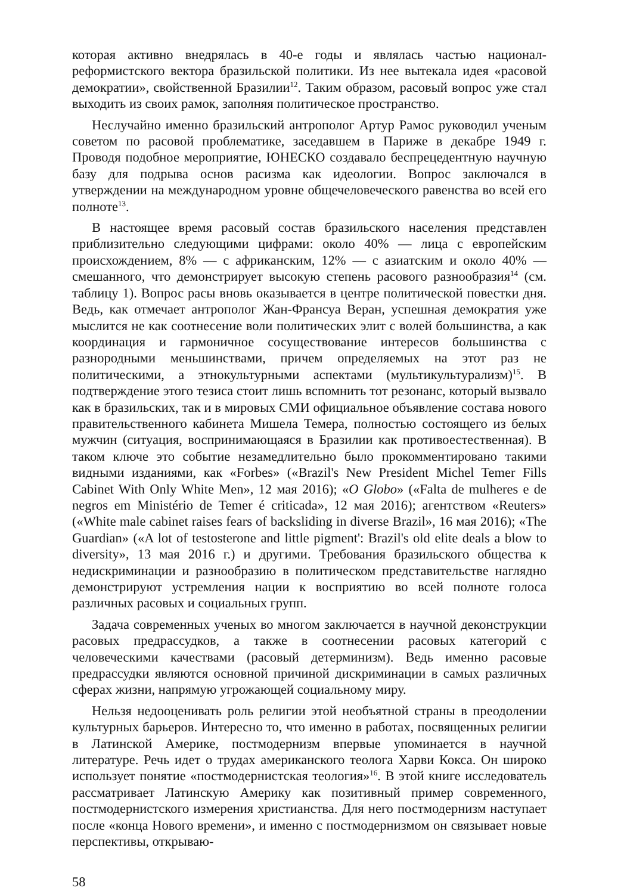которая активно внедрялась в 40-е годы и являлась частью национал-реформистского вектора бразильской политики. Из нее вытекала идея «расовой демократии», свойственной Бразилии<sup>12</sup>. Таким образом, расовый вопрос уже стал выходить из своих рамок, заполняя политическое пространство.
Неслучайно именно бразильский антрополог Артур Рамос руководил ученым советом по расовой проблематике, заседавшем в Париже в декабре 1949 г. Проводя подобное мероприятие, ЮНЕСКО создавало беспрецедентную научную базу для подрыва основ расизма как идеологии. Вопрос заключался в утверждении на международном уровне общечеловеческого равенства во всей его полноте<sup>13</sup>.
В настоящее время расовый состав бразильского населения представлен приблизительно следующими цифрами: около 40% — лица с европейским происхождением, 8% — с африканским, 12% — с азиатским и около 40% — смешанного, что демонстрирует высокую степень расового разнообразия<sup>14</sup> (см. таблицу 1). Вопрос расы вновь оказывается в центре политической повестки дня. Ведь, как отмечает антрополог Жан-Франсуа Веран, успешная демократия уже мыслится не как соотнесение воли политических элит с волей большинства, а как координация и гармоничное сосуществование интересов большинства с разнородными меньшинствами, причем определяемых на этот раз не политическими, а этнокультурными аспектами (мультикультурализм)<sup>15</sup>. В подтверждение этого тезиса стоит лишь вспомнить тот резонанс, который вызвало как в бразильских, так и в мировых СМИ официальное объявление состава нового правительственного кабинета Мишела Темера, полностью состоящего из белых мужчин (ситуация, воспринимающаяся в Бразилии как противоестественная). В таком ключе это событие незамедлительно было прокомментировано такими видными изданиями, как «Forbes» («Brazil's New President Michel Temer Fills Cabinet With Only White Men», 12 мая 2016); «O Globo» («Falta de mulheres e de negros em Ministério de Temer é criticada», 12 мая 2016); агентством «Reuters» («White male cabinet raises fears of backsliding in diverse Brazil», 16 мая 2016); «The Guardian» («A lot of testosterone and little pigment': Brazil's old elite deals a blow to diversity», 13 мая 2016 г.) и другими. Требования бразильского общества к недискриминации и разнообразию в политическом представительстве наглядно демонстрируют устремления нации к восприятию во всей полноте голоса различных расовых и социальных групп.
Задача современных ученых во многом заключается в научной деконструкции расовых предрассудков, а также в соотнесении расовых категорий с человеческими качествами (расовый детерминизм). Ведь именно расовые предрассудки являются основной причиной дискриминации в самых различных сферах жизни, напрямую угрожающей социальному миру.
Нельзя недооценивать роль религии этой необъятной страны в преодолении культурных барьеров. Интересно то, что именно в работах, посвященных религии в Латинской Америке, постмодернизм впервые упоминается в научной литературе. Речь идет о трудах американского теолога Харви Кокса. Он широко использует понятие «постмодернистская теология»<sup>16</sup>. В этой книге исследователь рассматривает Латинскую Америку как позитивный пример современного, постмодернистского измерения христианства. Для него постмодернизм наступает после «конца Нового времени», и именно с постмодернизмом он связывает новые перспективы, открываю-
58